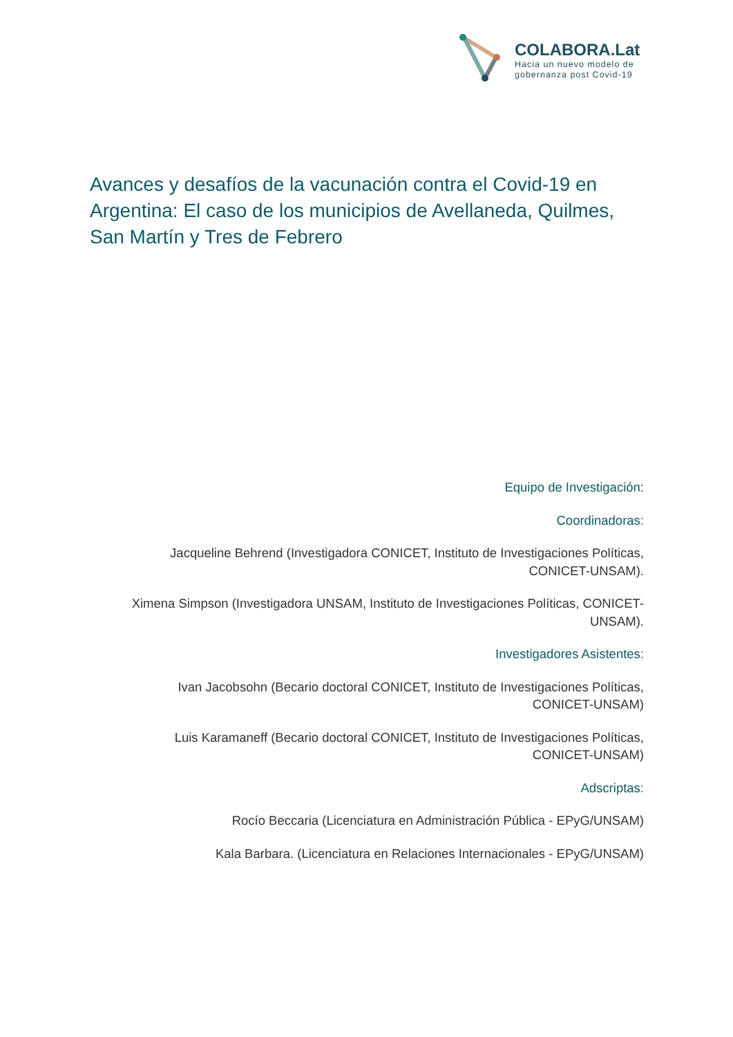COLABORA.Lat
Hacia un nuevo modelo de
gobernanza post Covid-19
Avances y desafíos de la vacunación contra el Covid-19 en Argentina: El caso de los municipios de Avellaneda, Quilmes, San Martín y Tres de Febrero
Equipo de Investigación:
Coordinadoras:
Jacqueline Behrend (Investigadora CONICET, Instituto de Investigaciones Políticas,
CONICET-UNSAM).
Ximena Simpson (Investigadora UNSAM, Instituto de Investigaciones Políticas, CONICET-
UNSAM).
Investigadores Asistentes:
Ivan Jacobsohn (Becario doctoral CONICET, Instituto de Investigaciones Políticas,
CONICET-UNSAM)
Luis Karamaneff (Becario doctoral CONICET, Instituto de Investigaciones Políticas,
CONICET-UNSAM)
Adscriptas:
Rocío Beccaria (Licenciatura en Administración Pública - EPyG/UNSAM)
Kala Barbara. (Licenciatura en Relaciones Internacionales - EPyG/UNSAM)